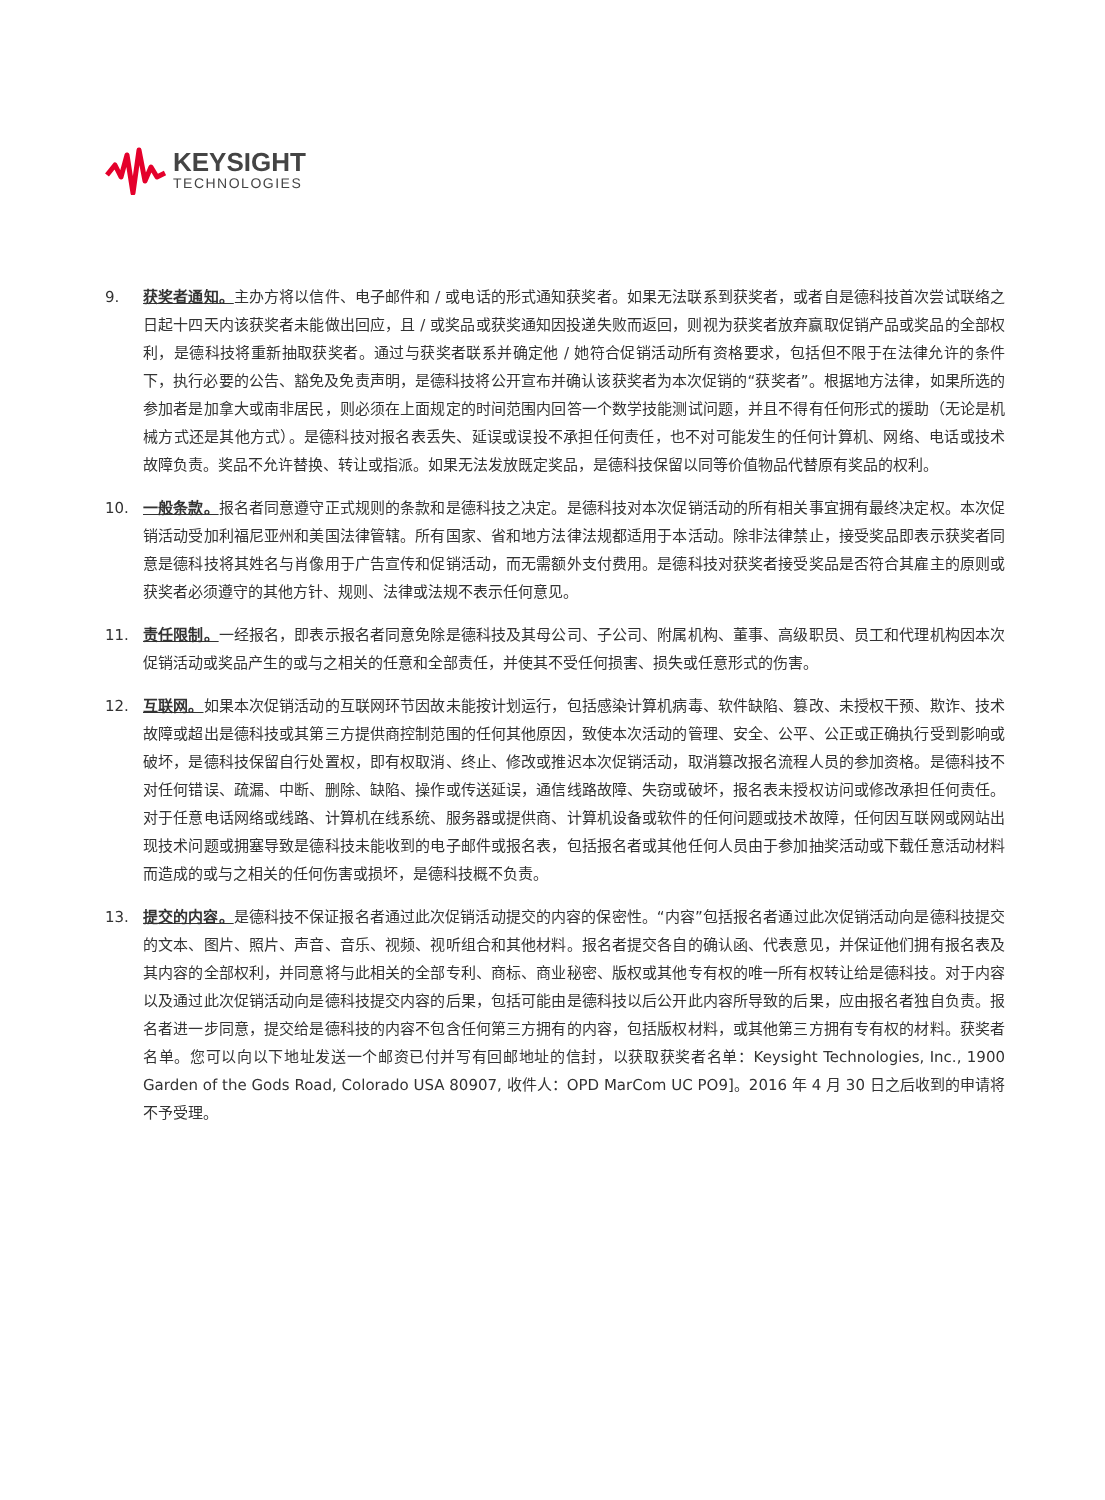KEYSIGHT
TECHNOLOGIES
9. 获奖者通知。主办方将以信件、电子邮件和 / 或电话的形式通知获奖者。如果无法联系到获奖者，或者自是德科技首次尝试联络之日起十四天内该获奖者未能做出回应，且 / 或奖品或获奖通知因投递失败而返回，则视为获奖者放弃赢取促销产品或奖品的全部权利，是德科技将重新抽取获奖者。通过与获奖者联系并确定他 / 她符合促销活动所有资格要求，包括但不限于在法律允许的条件下，执行必要的公告、豁免及免责声明，是德科技将公开宣布并确认该获奖者为本次促销的“获奖者”。根据地方法律，如果所选的参加者是加拿大或南非居民，则必须在上面规定的时间范围内回答一个数学技能测试问题，并且不得有任何形式的援助（无论是机械方式还是其他方式）。是德科技对报名表丢失、延误或误投不承担任何责任，也不对可能发生的任何计算机、网络、电话或技术故障负责。奖品不允许替换、转让或指派。如果无法发放既定奖品，是德科技保留以同等价值物品代替原有奖品的权利。
10. 一般条款。报名者同意遵守正式规则的条款和是德科技之决定。是德科技对本次促销活动的所有相关事宜拥有最终决定权。本次促销活动受加利福尼亚州和美国法律管辖。所有国家、省和地方法律法规都适用于本活动。除非法律禁止，接受奖品即表示获奖者同意是德科技将其姓名与肖像用于广告宣传和促销活动，而无需额外支付费用。是德科技对获奖者接受奖品是否符合其雇主的原则或获奖者必须遵守的其他方针、规则、法律或法规不表示任何意见。
11. 责任限制。一经报名，即表示报名者同意免除是德科技及其母公司、子公司、附属机构、董事、高级职员、员工和代理机构因本次促销活动或奖品产生的或与之相关的任意和全部责任，并使其不受任何损害、损失或任意形式的伤害。
12. 互联网。如果本次促销活动的互联网环节因故未能按计划运行，包括感染计算机病毒、软件缺陷、篡改、未授权干预、欺诈、技术故障或超出是德科技或其第三方提供商控制范围的任何其他原因，致使本次活动的管理、安全、公平、公正或正确执行受到影响或破坏，是德科技保留自行处置权，即有权取消、终止、修改或推迟本次促销活动，取消篡改报名流程人员的参加资格。是德科技不对任何错误、疏漏、中断、删除、缺陷、操作或传送延误，通信线路故障、失窃或破坏，报名表未授权访问或修改承担任何责任。对于任意电话网络或线路、计算机在线系统、服务器或提供商、计算机设备或软件的任何问题或技术故障，任何因互联网或网站出现技术问题或拥塞导致是德科技未能收到的电子邮件或报名表，包括报名者或其他任何人员由于参加抽奖活动或下载任意活动材料而造成的或与之相关的任何伤害或损坏，是德科技概不负责。
13. 提交的内容。是德科技不保证报名者通过此次促销活动提交的内容的保密性。“内容”包括报名者通过此次促销活动向是德科技提交的文本、图片、照片、声音、音乐、视频、视听组合和其他材料。报名者提交各自的确认函、代表意见，并保证他们拥有报名表及其内容的全部权利，并同意将与此相关的全部专利、商标、商业秘密、版权或其他专有权的唯一所有权转让给是德科技。对于内容以及通过此次促销活动向是德科技提交内容的后果，包括可能由是德科技以后公开此内容所导致的后果，应由报名者独自负责。报名者进一步同意，提交给是德科技的内容不包含任何第三方拥有的内容，包括版权材料，或其他第三方拥有专有权的材料。获奖者名单。您可以向以下地址发送一个邮资已付并写有回邮地址的信封，以获取获奖者名单：Keysight Technologies, Inc., 1900 Garden of the Gods Road, Colorado USA 80907, 收件人：OPD MarCom UC PO9]。2016 年 4 月 30 日之后收到的申请将不予受理。